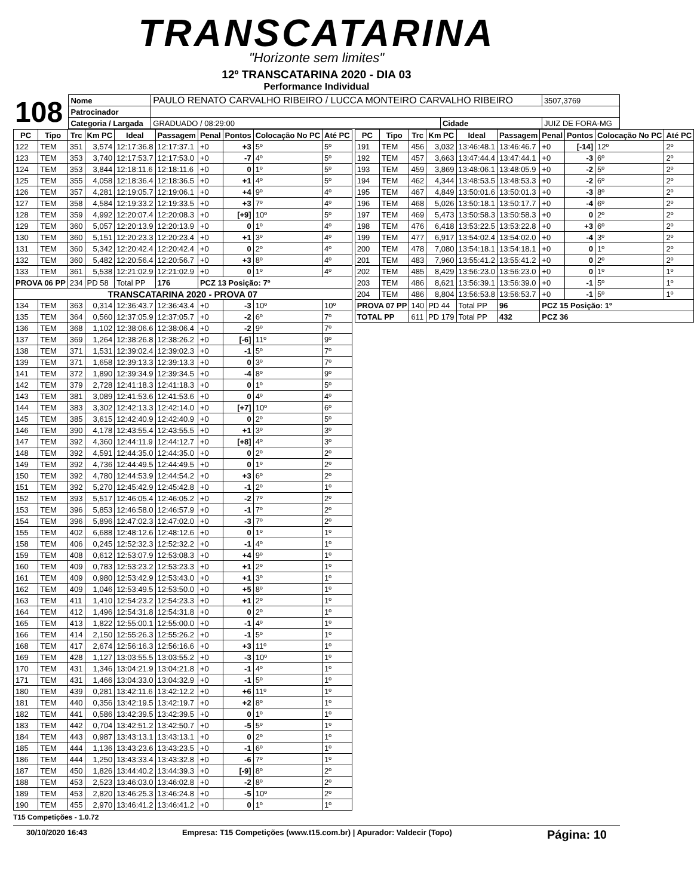TRANSCATARINA
"Horizonte sem limites"
12º TRANSCATARINA 2020 - DIA 03
Performance Individual
| 108 | Nome | PAULO RENATO CARVALHO RIBEIRO / LUCCA MONTEIRO CARVALHO RIBEIRO | | | 3507,3769 |
| | Patrocinador | | | | |
| | Categoria / Largada | GRADUADO / 08:29:00 | Cidade | JUIZ DE FORA-MG | |
| PC | Tipo | Trc | Km PC | Ideal | Passagem | Penal | Pontos | Colocação No PC | Até PC |
| --- | --- | --- | --- | --- | --- | --- | --- | --- | --- |
| 122 | TEM | 351 | 3,574 | 12:17:36.8 | 12:17:37.1 | +0 | +3 | 5º | 5º |
| 123 | TEM | 353 | 3,740 | 12:17:53.7 | 12:17:53.0 | +0 | -7 | 4º | 5º |
| 124 | TEM | 353 | 3,844 | 12:18:11.6 | 12:18:11.6 | +0 | 0 | 1º | 5º |
| 125 | TEM | 355 | 4,058 | 12:18:36.4 | 12:18:36.5 | +0 | +1 | 4º | 5º |
| 126 | TEM | 357 | 4,281 | 12:19:05.7 | 12:19:06.1 | +0 | +4 | 9º | 4º |
| 127 | TEM | 358 | 4,584 | 12:19:33.2 | 12:19:33.5 | +0 | +3 | 7º | 4º |
| 128 | TEM | 359 | 4,992 | 12:20:07.4 | 12:20:08.3 | +0 | [+9] | 10º | 5º |
| 129 | TEM | 360 | 5,057 | 12:20:13.9 | 12:20:13.9 | +0 | 0 | 1º | 4º |
| 130 | TEM | 360 | 5,151 | 12:20:23.3 | 12:20:23.4 | +0 | +1 | 3º | 4º |
| 131 | TEM | 360 | 5,342 | 12:20:42.4 | 12:20:42.4 | +0 | 0 | 2º | 4º |
| 132 | TEM | 360 | 5,482 | 12:20:56.4 | 12:20:56.7 | +0 | +3 | 8º | 4º |
| 133 | TEM | 361 | 5,538 | 12:21:02.9 | 12:21:02.9 | +0 | 0 | 1º | 4º |
| PROVA 06 PP | | 234 | PD 58 | Total PP | 176 | PCZ 13 Posição: 7º | | | |
| TRANSCATARINA 2020 - PROVA 07 | | | | | | | | | |
| 134 | TEM | 363 | 0,314 | 12:36:43.7 | 12:36:43.4 | +0 | -3 | 10º | 10º |
| 135 | TEM | 364 | 0,560 | 12:37:05.9 | 12:37:05.7 | +0 | -2 | 6º | 7º |
| 136 | TEM | 368 | 1,102 | 12:38:06.6 | 12:38:06.4 | +0 | -2 | 9º | 7º |
| 137 | TEM | 369 | 1,264 | 12:38:26.8 | 12:38:26.2 | +0 | [-6] | 11º | 9º |
| 138 | TEM | 371 | 1,531 | 12:39:02.4 | 12:39:02.3 | +0 | -1 | 5º | 7º |
| 139 | TEM | 371 | 1,658 | 12:39:13.3 | 12:39:13.3 | +0 | 0 | 3º | 7º |
| 141 | TEM | 372 | 1,890 | 12:39:34.9 | 12:39:34.5 | +0 | -4 | 8º | 9º |
| 142 | TEM | 379 | 2,728 | 12:41:18.3 | 12:41:18.3 | +0 | 0 | 1º | 5º |
| 143 | TEM | 381 | 3,089 | 12:41:53.6 | 12:41:53.6 | +0 | 0 | 4º | 4º |
| 144 | TEM | 383 | 3,302 | 12:42:13.3 | 12:42:14.0 | +0 | [+7] | 10º | 6º |
| 145 | TEM | 385 | 3,615 | 12:42:40.9 | 12:42:40.9 | +0 | 0 | 2º | 5º |
| 146 | TEM | 390 | 4,178 | 12:43:55.4 | 12:43:55.5 | +0 | +1 | 3º | 3º |
| 147 | TEM | 392 | 4,360 | 12:44:11.9 | 12:44:12.7 | +0 | [+8] | 4º | 3º |
| 148 | TEM | 392 | 4,591 | 12:44:35.0 | 12:44:35.0 | +0 | 0 | 2º | 2º |
| 149 | TEM | 392 | 4,736 | 12:44:49.5 | 12:44:49.5 | +0 | 0 | 1º | 2º |
| 150 | TEM | 392 | 4,780 | 12:44:53.9 | 12:44:54.2 | +0 | +3 | 6º | 2º |
| 151 | TEM | 392 | 5,270 | 12:45:42.9 | 12:45:42.8 | +0 | -1 | 2º | 1º |
| 152 | TEM | 393 | 5,517 | 12:46:05.4 | 12:46:05.2 | +0 | -2 | 7º | 2º |
| 153 | TEM | 396 | 5,853 | 12:46:58.0 | 12:46:57.9 | +0 | -1 | 7º | 2º |
| 154 | TEM | 396 | 5,896 | 12:47:02.3 | 12:47:02.0 | +0 | -3 | 7º | 2º |
| 155 | TEM | 402 | 6,688 | 12:48:12.6 | 12:48:12.6 | +0 | 0 | 1º | 1º |
| 158 | TEM | 406 | 0,245 | 12:52:32.3 | 12:52:32.2 | +0 | -1 | 4º | 1º |
| 159 | TEM | 408 | 0,612 | 12:53:07.9 | 12:53:08.3 | +0 | +4 | 9º | 1º |
| 160 | TEM | 409 | 0,783 | 12:53:23.2 | 12:53:23.3 | +0 | +1 | 2º | 1º |
| 161 | TEM | 409 | 0,980 | 12:53:42.9 | 12:53:43.0 | +0 | +1 | 3º | 1º |
| 162 | TEM | 409 | 1,046 | 12:53:49.5 | 12:53:50.0 | +0 | +5 | 8º | 1º |
| 163 | TEM | 411 | 1,410 | 12:54:23.2 | 12:54:23.3 | +0 | +1 | 2º | 1º |
| 164 | TEM | 412 | 1,496 | 12:54:31.8 | 12:54:31.8 | +0 | 0 | 2º | 1º |
| 165 | TEM | 413 | 1,822 | 12:55:00.1 | 12:55:00.0 | +0 | -1 | 4º | 1º |
| 166 | TEM | 414 | 2,150 | 12:55:26.3 | 12:55:26.2 | +0 | -1 | 5º | 1º |
| 168 | TEM | 417 | 2,674 | 12:56:16.3 | 12:56:16.6 | +0 | +3 | 11º | 1º |
| 169 | TEM | 428 | 1,127 | 13:03:55.5 | 13:03:55.2 | +0 | -3 | 10º | 1º |
| 170 | TEM | 431 | 1,346 | 13:04:21.9 | 13:04:21.8 | +0 | -1 | 4º | 1º |
| 171 | TEM | 431 | 1,466 | 13:04:33.0 | 13:04:32.9 | +0 | -1 | 5º | 1º |
| 180 | TEM | 439 | 0,281 | 13:42:11.6 | 13:42:12.2 | +0 | +6 | 11º | 1º |
| 181 | TEM | 440 | 0,356 | 13:42:19.5 | 13:42:19.7 | +0 | +2 | 8º | 1º |
| 182 | TEM | 441 | 0,586 | 13:42:39.5 | 13:42:39.5 | +0 | 0 | 1º | 1º |
| 183 | TEM | 442 | 0,704 | 13:42:51.2 | 13:42:50.7 | +0 | -5 | 5º | 1º |
| 184 | TEM | 443 | 0,987 | 13:43:13.1 | 13:43:13.1 | +0 | 0 | 2º | 1º |
| 185 | TEM | 444 | 1,136 | 13:43:23.6 | 13:43:23.5 | +0 | -1 | 6º | 1º |
| 186 | TEM | 444 | 1,250 | 13:43:33.4 | 13:43:32.8 | +0 | -6 | 7º | 1º |
| 187 | TEM | 450 | 1,826 | 13:44:40.2 | 13:44:39.3 | +0 | [-9] | 8º | 2º |
| 188 | TEM | 453 | 2,523 | 13:46:03.0 | 13:46:02.8 | +0 | -2 | 8º | 2º |
| 189 | TEM | 453 | 2,820 | 13:46:25.3 | 13:46:24.8 | +0 | -5 | 10º | 2º |
| 190 | TEM | 455 | 2,970 | 13:46:41.2 | 13:46:41.2 | +0 | 0 | 1º | 1º |
| PC | Tipo | Trc | Km PC | Ideal | Passagem | Penal | Pontos | Colocação No PC | Até PC |
| --- | --- | --- | --- | --- | --- | --- | --- | --- | --- |
| 191 | TEM | 456 | 3,032 | 13:46:48.1 | 13:46:46.7 | +0 | [-14] | 12º | 2º |
| 192 | TEM | 457 | 3,663 | 13:47:44.4 | 13:47:44.1 | +0 | -3 | 6º | 2º |
| 193 | TEM | 459 | 3,869 | 13:48:06.1 | 13:48:05.9 | +0 | -2 | 5º | 2º |
| 194 | TEM | 462 | 4,344 | 13:48:53.5 | 13:48:53.3 | +0 | -2 | 6º | 2º |
| 195 | TEM | 467 | 4,849 | 13:50:01.6 | 13:50:01.3 | +0 | -3 | 8º | 2º |
| 196 | TEM | 468 | 5,026 | 13:50:18.1 | 13:50:17.7 | +0 | -4 | 6º | 2º |
| 197 | TEM | 469 | 5,473 | 13:50:58.3 | 13:50:58.3 | +0 | 0 | 2º | 2º |
| 198 | TEM | 476 | 6,418 | 13:53:22.5 | 13:53:22.8 | +0 | +3 | 6º | 2º |
| 199 | TEM | 477 | 6,917 | 13:54:02.4 | 13:54:02.0 | +0 | -4 | 3º | 2º |
| 200 | TEM | 478 | 7,080 | 13:54:18.1 | 13:54:18.1 | +0 | 0 | 1º | 2º |
| 201 | TEM | 483 | 7,960 | 13:55:41.2 | 13:55:41.2 | +0 | 0 | 2º | 2º |
| 202 | TEM | 485 | 8,429 | 13:56:23.0 | 13:56:23.0 | +0 | 0 | 1º | 1º |
| 203 | TEM | 486 | 8,621 | 13:56:39.1 | 13:56:39.0 | +0 | -1 | 5º | 1º |
| 204 | TEM | 486 | 8,804 | 13:56:53.8 | 13:56:53.7 | +0 | -1 | 5º | 1º |
| PROVA 07 PP | | 140 | PD 44 | Total PP | 96 | PCZ 15 Posição: 1º | | | |
| TOTAL PP | | 611 | PD 179 | Total PP | 432 | PCZ 36 | | | |
T15 Competições - 1.0.72
30/10/2020 16:43 Empresa: T15 Competições (www.t15.com.br) | Apurador: Valdecir (Topo) Página: 10